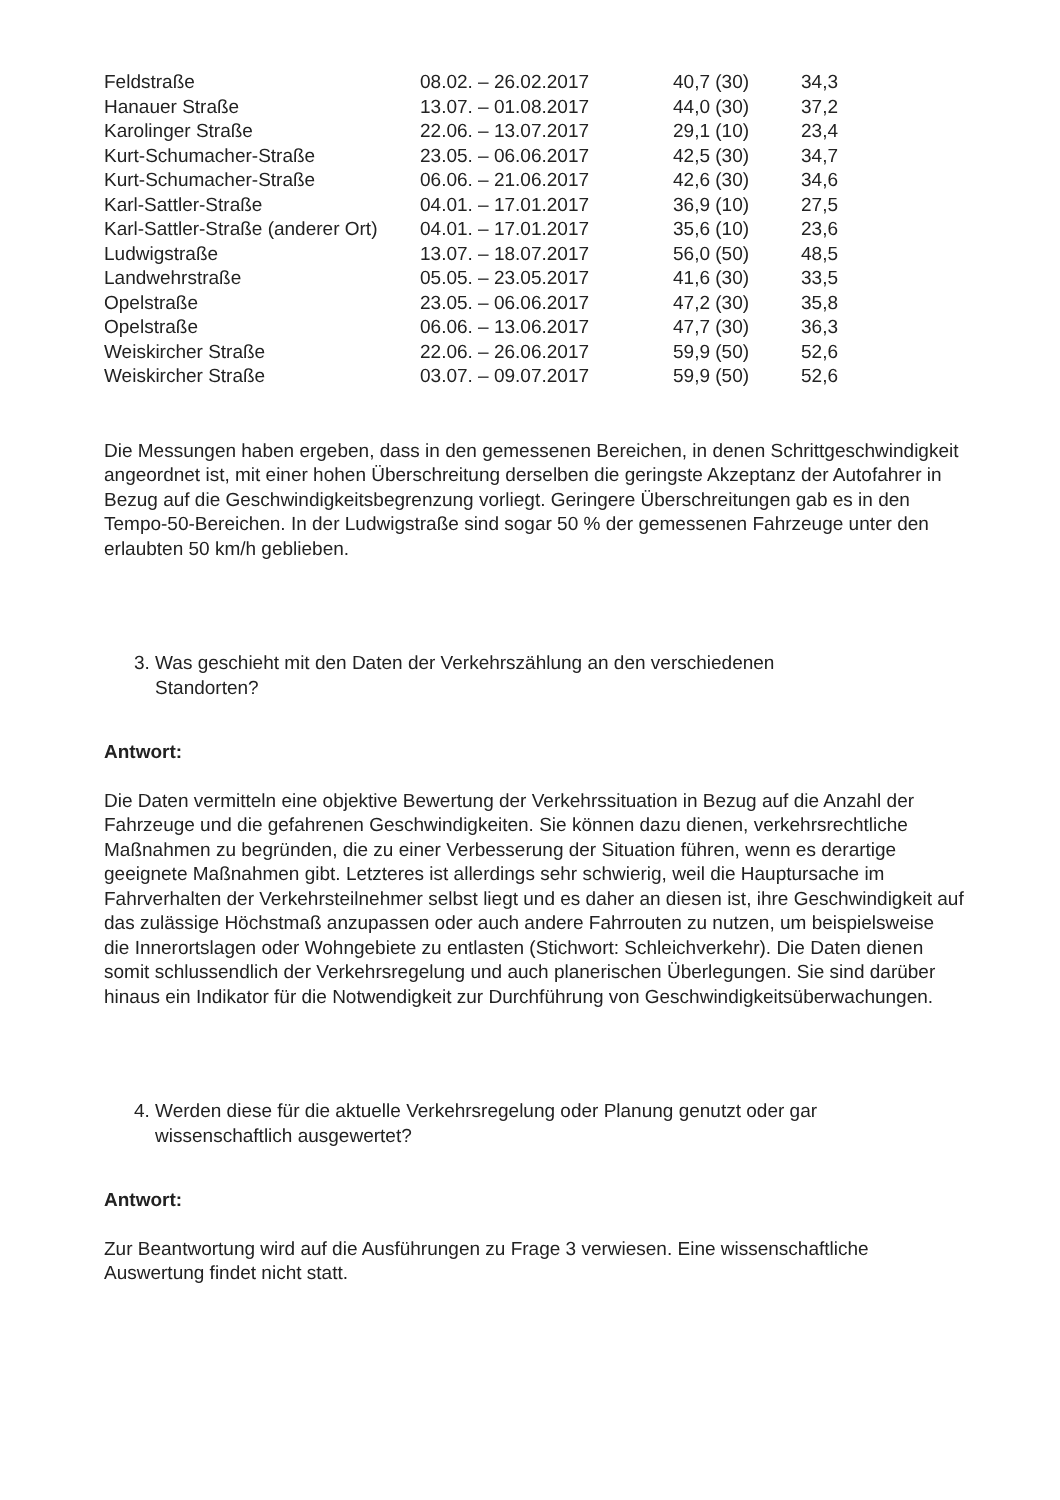| Feldstraße | 08.02. – 26.02.2017 | 40,7 (30) | 34,3 |
| Hanauer Straße | 13.07. – 01.08.2017 | 44,0 (30) | 37,2 |
| Karolinger Straße | 22.06. – 13.07.2017 | 29,1 (10) | 23,4 |
| Kurt-Schumacher-Straße | 23.05. – 06.06.2017 | 42,5 (30) | 34,7 |
| Kurt-Schumacher-Straße | 06.06. – 21.06.2017 | 42,6 (30) | 34,6 |
| Karl-Sattler-Straße | 04.01. – 17.01.2017 | 36,9 (10) | 27,5 |
| Karl-Sattler-Straße (anderer Ort) | 04.01. – 17.01.2017 | 35,6 (10) | 23,6 |
| Ludwigstraße | 13.07. – 18.07.2017 | 56,0 (50) | 48,5 |
| Landwehrstraße | 05.05. – 23.05.2017 | 41,6 (30) | 33,5 |
| Opelstraße | 23.05. – 06.06.2017 | 47,2 (30) | 35,8 |
| Opelstraße | 06.06. – 13.06.2017 | 47,7 (30) | 36,3 |
| Weiskircher Straße | 22.06. – 26.06.2017 | 59,9 (50) | 52,6 |
| Weiskircher Straße | 03.07. – 09.07.2017 | 59,9 (50) | 52,6 |
Die Messungen haben ergeben, dass in den gemessenen Bereichen, in denen Schrittgeschwindigkeit angeordnet ist, mit einer hohen Überschreitung derselben die geringste Akzeptanz der Autofahrer in Bezug auf die Geschwindigkeitsbegrenzung vorliegt. Geringere Überschreitungen gab es in den Tempo-50-Bereichen. In der Ludwigstraße sind sogar 50 % der gemessenen Fahrzeuge unter den erlaubten 50 km/h geblieben.
3. Was geschieht mit den Daten der Verkehrszählung an den verschiedenen
Standorten?
Antwort:
Die Daten vermitteln eine objektive Bewertung der Verkehrssituation in Bezug auf die Anzahl der Fahrzeuge und die gefahrenen Geschwindigkeiten. Sie können dazu dienen, verkehrsrechtliche Maßnahmen zu begründen, die zu einer Verbesserung der Situation führen, wenn es derartige geeignete Maßnahmen gibt. Letzteres ist allerdings sehr schwierig, weil die Hauptursache im Fahrverhalten der Verkehrsteilnehmer selbst liegt und es daher an diesen ist, ihre Geschwindigkeit auf das zulässige Höchstmaß anzupassen oder auch andere Fahrrouten zu nutzen, um beispielsweise die Innerortslagen oder Wohngebiete zu entlasten (Stichwort: Schleichverkehr). Die Daten dienen somit schlussendlich der Verkehrsregelung und auch planerischen Überlegungen. Sie sind darüber hinaus ein Indikator für die Notwendigkeit zur Durchführung von Geschwindigkeitsüberwachungen.
4. Werden diese für die aktuelle Verkehrsregelung oder Planung genutzt oder gar
wissenschaftlich ausgewertet?
Antwort:
Zur Beantwortung wird auf die Ausführungen zu Frage 3 verwiesen. Eine wissenschaftliche Auswertung findet nicht statt.